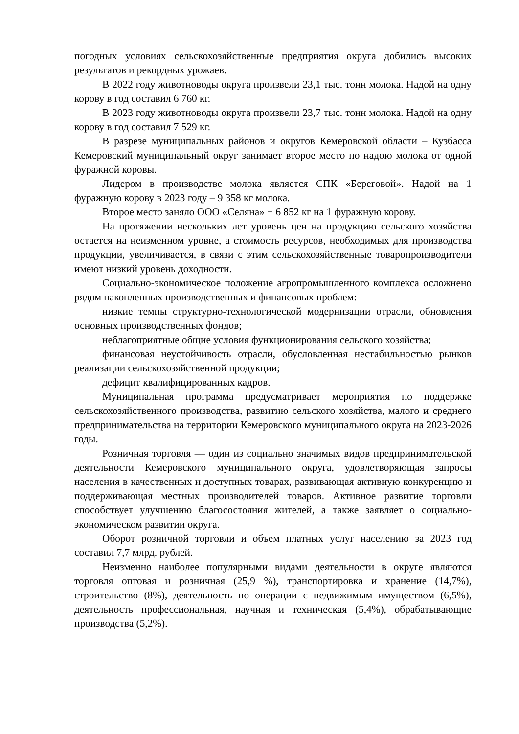погодных условиях сельскохозяйственные предприятия округа добились высоких результатов и рекордных урожаев.
В 2022 году животноводы округа произвели 23,1 тыс. тонн молока. Надой на одну корову в год составил 6 760 кг.
В 2023 году животноводы округа произвели 23,7 тыс. тонн молока. Надой на одну корову в год составил 7 529 кг.
В разрезе муниципальных районов и округов Кемеровской области – Кузбасса Кемеровский муниципальный округ занимает второе место по надою молока от одной фуражной коровы.
Лидером в производстве молока является СПК «Береговой». Надой на 1 фуражную корову в 2023 году – 9 358 кг молока.
Второе место заняло ООО «Селяна» − 6 852 кг на 1 фуражную корову.
На протяжении нескольких лет уровень цен на продукцию сельского хозяйства остается на неизменном уровне, а стоимость ресурсов, необходимых для производства продукции, увеличивается, в связи с этим сельскохозяйственные товаропроизводители имеют низкий уровень доходности.
Социально-экономическое положение агропромышленного комплекса осложнено рядом накопленных производственных и финансовых проблем:
низкие темпы структурно-технологической модернизации отрасли, обновления основных производственных фондов;
неблагоприятные общие условия функционирования сельского хозяйства;
финансовая неустойчивость отрасли, обусловленная нестабильностью рынков реализации сельскохозяйственной продукции;
дефицит квалифицированных кадров.
Муниципальная программа предусматривает мероприятия по поддержке сельскохозяйственного производства, развитию сельского хозяйства, малого и среднего предпринимательства на территории Кемеровского муниципального округа на 2023-2026 годы.
Розничная торговля — один из социально значимых видов предпринимательской деятельности Кемеровского муниципального округа, удовлетворяющая запросы населения в качественных и доступных товарах, развивающая активную конкуренцию и поддерживающая местных производителей товаров. Активное развитие торговли способствует улучшению благосостояния жителей, а также заявляет о социально-экономическом развитии округа.
Оборот розничной торговли и объем платных услуг населению за 2023 год составил 7,7 млрд. рублей.
Неизменно наиболее популярными видами деятельности в округе являются торговля оптовая и розничная (25,9 %), транспортировка и хранение (14,7%), строительство (8%), деятельность по операции с недвижимым имуществом (6,5%), деятельность профессиональная, научная и техническая (5,4%), обрабатывающие производства (5,2%).